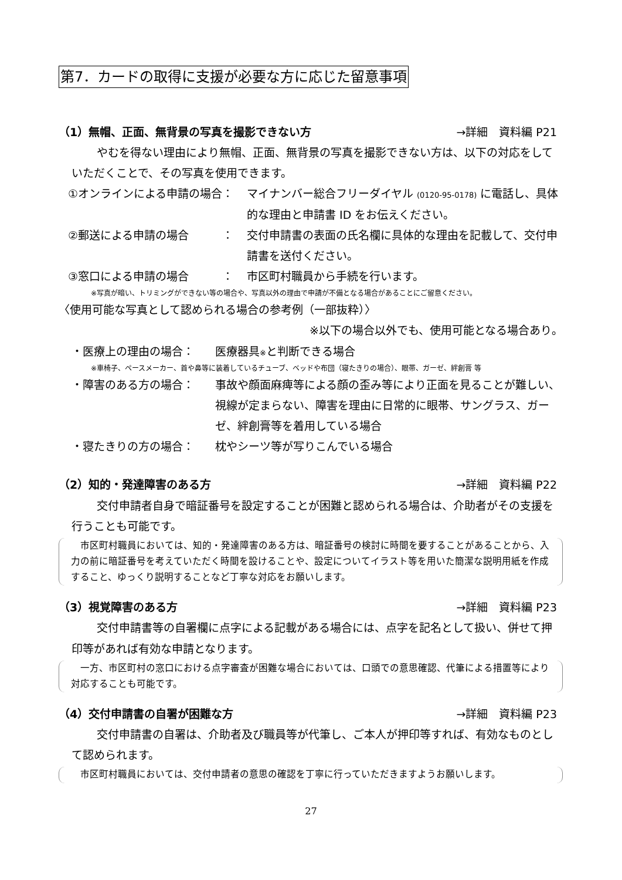第7．カードの取得に支援が必要な方に応じた留意事項
（1）無帽、正面、無背景の写真を撮影できない方 →詳細　資料編 P21
やむを得ない理由により無帽、正面、無背景の写真を撮影できない方は、以下の対応をしていただくことで、その写真を使用できます。
①オンラインによる申請の場合： マイナンバー総合フリーダイヤル (0120-95-0178) に電話し、具体的な理由と申請書 ID をお伝えください。
②郵送による申請の場合　　　： 交付申請書の表面の氏名欄に具体的な理由を記載して、交付申請書を送付ください。
③窓口による申請の場合　　　： 市区町村職員から手続を行います。
※写真が暗い、トリミングができない等の場合や、写真以外の理由で申請が不備となる場合があることにご留意ください。
〈使用可能な写真として認められる場合の参考例（一部抜粋）〉
※以下の場合以外でも、使用可能となる場合あり。
・医療上の理由の場合： 医療器具※と判断できる場合
※車椅子、ペースメーカー、首や鼻等に装着しているチューブ、ベッドや布団（寝たきりの場合）、眼帯、ガーゼ、絆創膏 等
・障害のある方の場合： 事故や顔面麻痺等による顔の歪み等により正面を見ることが難しい、視線が定まらない、障害を理由に日常的に眼帯、サングラス、ガーゼ、絆創膏等を着用している場合
・寝たきりの方の場合： 枕やシーツ等が写りこんでいる場合
（2）知的・発達障害のある方 →詳細　資料編 P22
交付申請者自身で暗証番号を設定することが困難と認められる場合は、介助者がその支援を行うことも可能です。
市区町村職員においては、知的・発達障害のある方は、暗証番号の検討に時間を要することがあることから、入力の前に暗証番号を考えていただく時間を設けることや、設定についてイラスト等を用いた簡潔な説明用紙を作成すること、ゆっくり説明することなど丁寧な対応をお願いします。
（3）視覚障害のある方 →詳細　資料編 P23
交付申請書等の自署欄に点字による記載がある場合には、点字を記名として扱い、併せて押印等があれば有効な申請となります。
一方、市区町村の窓口における点字審査が困難な場合においては、口頭での意思確認、代筆による措置等により対応することも可能です。
（4）交付申請書の自署が困難な方 →詳細　資料編 P23
交付申請書の自署は、介助者及び職員等が代筆し、ご本人が押印等すれば、有効なものとして認められます。
市区町村職員においては、交付申請者の意思の確認を丁寧に行っていただきますようお願いします。
27